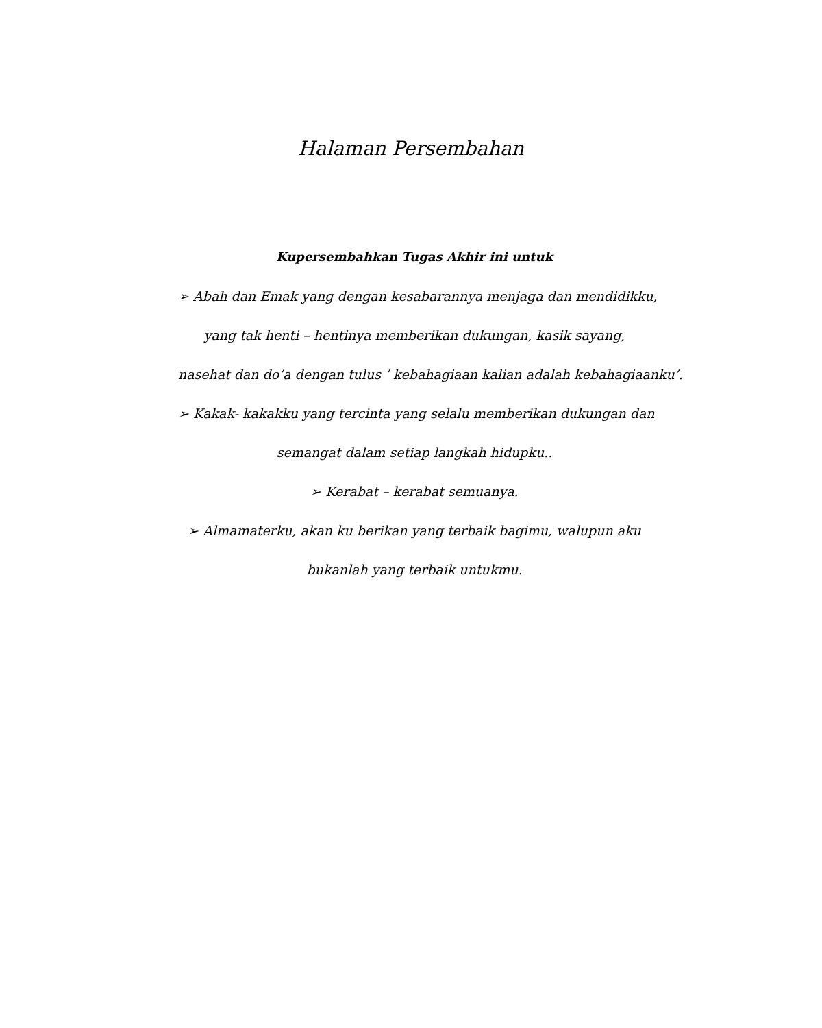Halaman Persembahan
Kupersembahkan Tugas Akhir ini untuk
➢ Abah dan Emak yang dengan kesabarannya menjaga dan mendidikku,
yang tak henti – hentinya memberikan dukungan, kasik sayang,
nasehat dan do’a dengan tulus ’ kebahagiaan kalian adalah kebahagiaanku’.
➢ Kakak- kakakku yang tercinta yang selalu memberikan dukungan dan
semangat dalam setiap langkah hidupku..
➢ Kerabat – kerabat semuanya.
➢ Almamaterku, akan ku berikan yang terbaik bagimu, walupun aku
bukanlah yang terbaik untukmu.